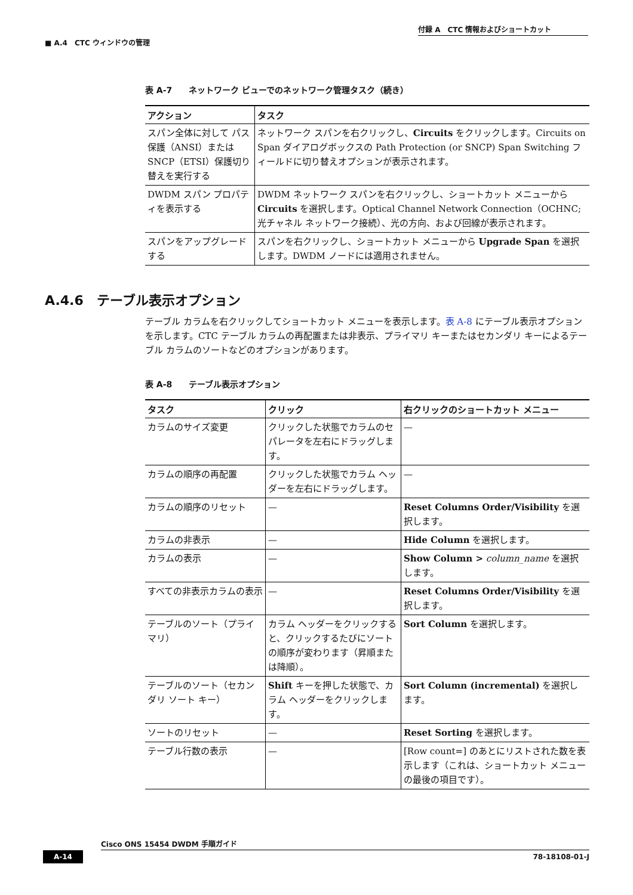付録 A　CTC 情報およびショートカット
■ A.4　CTC ウィンドウの管理
表 A-7　　ネットワーク ビューでのネットワーク管理タスク（続き）
| アクション | タスク |
| --- | --- |
| スパン全体に対して パス保護（ANSI）または SNCP（ETSI）保護切り替えを実行する | ネットワーク スパンを右クリックし、 Circuits をクリックします。Circuits on Span ダイアログボックスの Path Protection (or SNCP) Span Switching フィールドに切り替えオプションが表示されます。 |
| DWDM スパン プロパティを表示する | DWDM ネットワーク スパンを右クリックし、ショートカット メニューから Circuits を選択します。Optical Channel Network Connection（OCHNC; 光チャネル ネットワーク接続）、光の方向、および回線が表示されます。 |
| スパンをアップグレードする | スパンを右クリックし、ショートカット メニューから Upgrade Span を選択します。DWDM ノードには適用されません。 |
A.4.6　テーブル表示オプション
テーブル カラムを右クリックしてショートカット メニューを表示します。表 A-8 にテーブル表示オプションを示します。CTC テーブル カラムの再配置または非表示、プライマリ キーまたはセカンダリ キーによるテーブル カラムのソートなどのオプションがあります。
表 A-8　　テーブル表示オプション
| タスク | クリック | 右クリックのショートカット メニュー |
| --- | --- | --- |
| カラムのサイズ変更 | クリックした状態でカラムのセパレータを左右にドラッグします。 | — |
| カラムの順序の再配置 | クリックした状態でカラム ヘッダーを左右にドラッグします。 | — |
| カラムの順序のリセット | — | Reset Columns Order/Visibility を選択します。 |
| カラムの非表示 | — | Hide Column を選択します。 |
| カラムの表示 | — | Show Column > column_name を選択します。 |
| すべての非表示カラムの表示 | — | Reset Columns Order/Visibility を選択します。 |
| テーブルのソート（プライマリ） | カラム ヘッダーをクリックすると、クリックするたびにソートの順序が変わります（昇順または降順）。 | Sort Column を選択します。 |
| テーブルのソート（セカンダリ ソート キー） | Shift キーを押した状態で、カラム ヘッダーをクリックします。 | Sort Column (incremental) を選択します。 |
| ソートのリセット | — | Reset Sorting を選択します。 |
| テーブル行数の表示 | — | [Row count=] のあとにリストされた数を表示します（これは、ショートカット メニューの最後の項目です）。 |
Cisco ONS 15454 DWDM 手順ガイド
A-14 78-18108-01-J